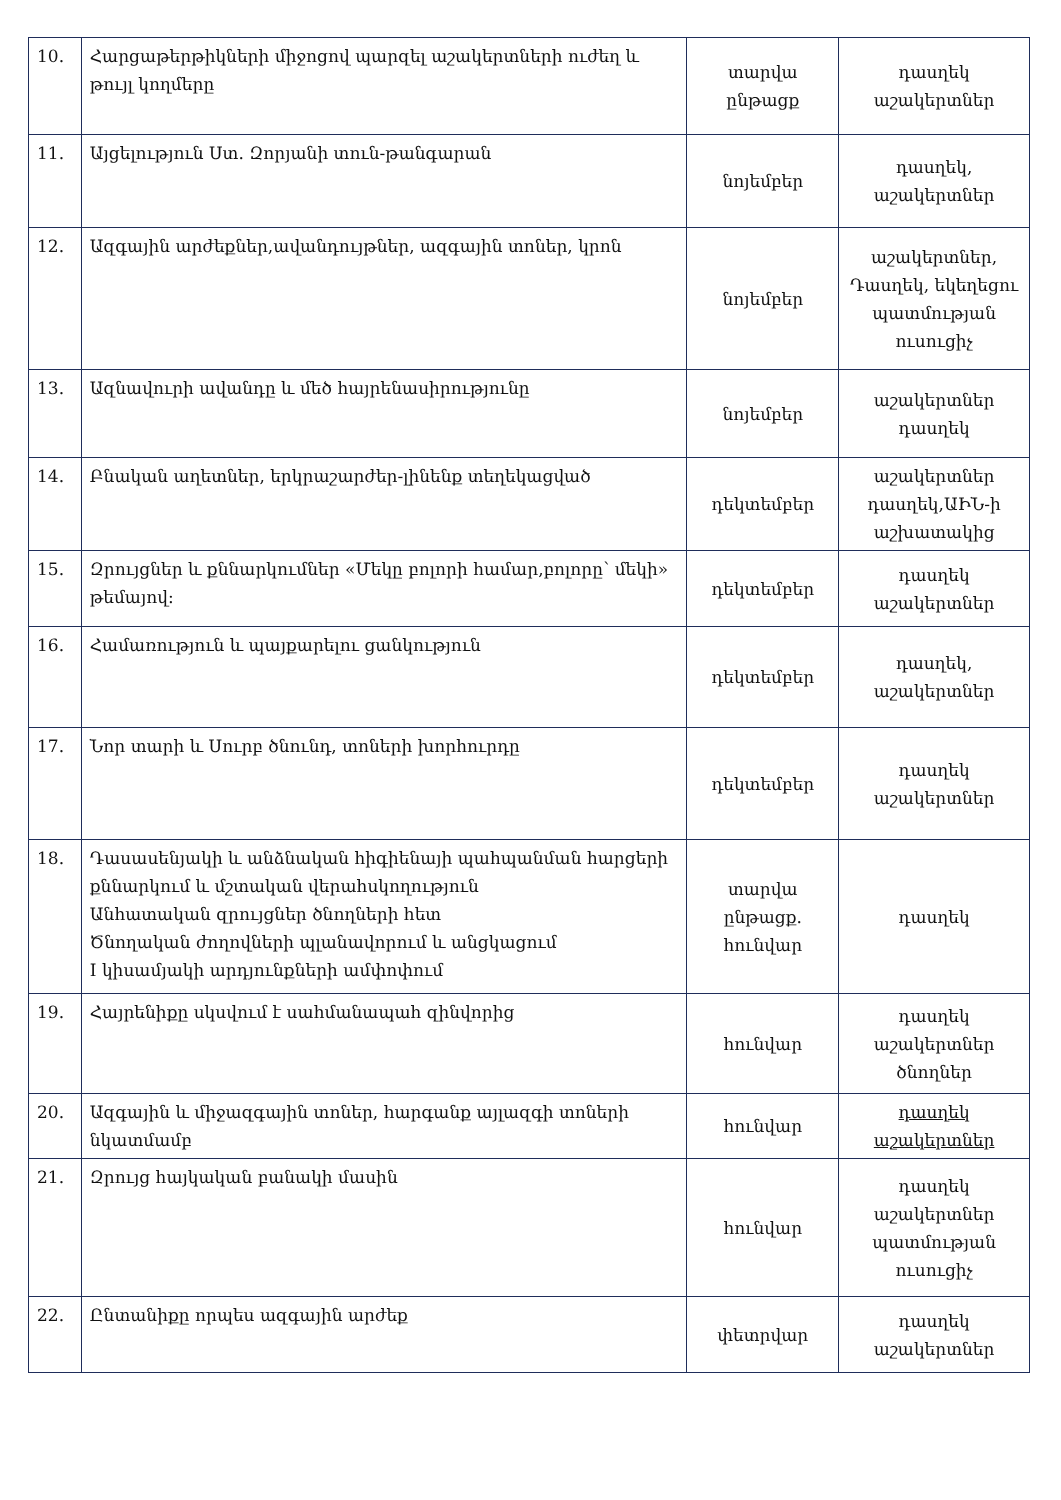| 10. | Հարցաթերթիկների միջոցով պարզել աշակերտների ուժեղ և թույլ կողմերը | տարվա ընթացք | դասղեկ աշակերտներ |
| 11. | Այցելություն Ստ. Զորյանի տուն-թանգարան | նոյեմբեր | դասղեկ, աշակերտներ |
| 12. | Ազգային արժեքներ,ավանդույթներ, ազգային տոներ, կրոն | նոյեմբեր | աշակերտներ, Դասղեկ, եկեղեցու պատմության ուսուցիչ |
| 13. | Ազնավուրի ավանդը և մեծ հայրենասիրությունը | նոյեմբեր | աշակերտներ դասղեկ |
| 14. | Բնական աղետներ, երկրաշարժեր-լինենք տեղեկացված | դեկտեմբեր | աշակերտներ դասղեկ,ԱԻՆ-ի աշխատակից |
| 15. | Զրույցներ և քննարկումներ «Մեկը բոլորի համար,բոլորը՝ մեկի» թեմայով: | դեկտեմբեր | դասղեկ աշակերտներ |
| 16. | Համառություն և պայքարելու ցանկություն | դեկտեմբեր | դասղեկ, աշակերտներ |
| 17. | Նոր տարի և Սուրբ ծնունդ, տոների խորհուրդը | դեկտեմբեր | դասղեկ աշակերտներ |
| 18. | Դասասենյակի և անձնական հիգիենայի պահպանման հարցերի քննարկում և մշտական վերահսկողություն Անհատական զրույցներ ծնողների հետ Ծնողական ժողովների պլանավորում և անցկացում I կիսամյակի արդյունքների ամփոփում | տարվա ընթացք. հունվար | դասղեկ |
| 19. | Հայրենիքը սկսվում է սահմանապահ զինվորից | հունվար | դասղեկ աշակերտներ ծնողներ |
| 20. | Ազգային և միջազգային տոներ, հարգանք այլազգի տոների նկատմամբ | հունվար | դասղեկ աշակերտներ |
| 21. | Զրույց հայկական բանակի մասին | հունվար | դասղեկ աշակերտներ պատմության ուսուցիչ |
| 22. | Ընտանիքը որպես ազգային արժեք | փետրվար | դասղեկ աշակերտներ |